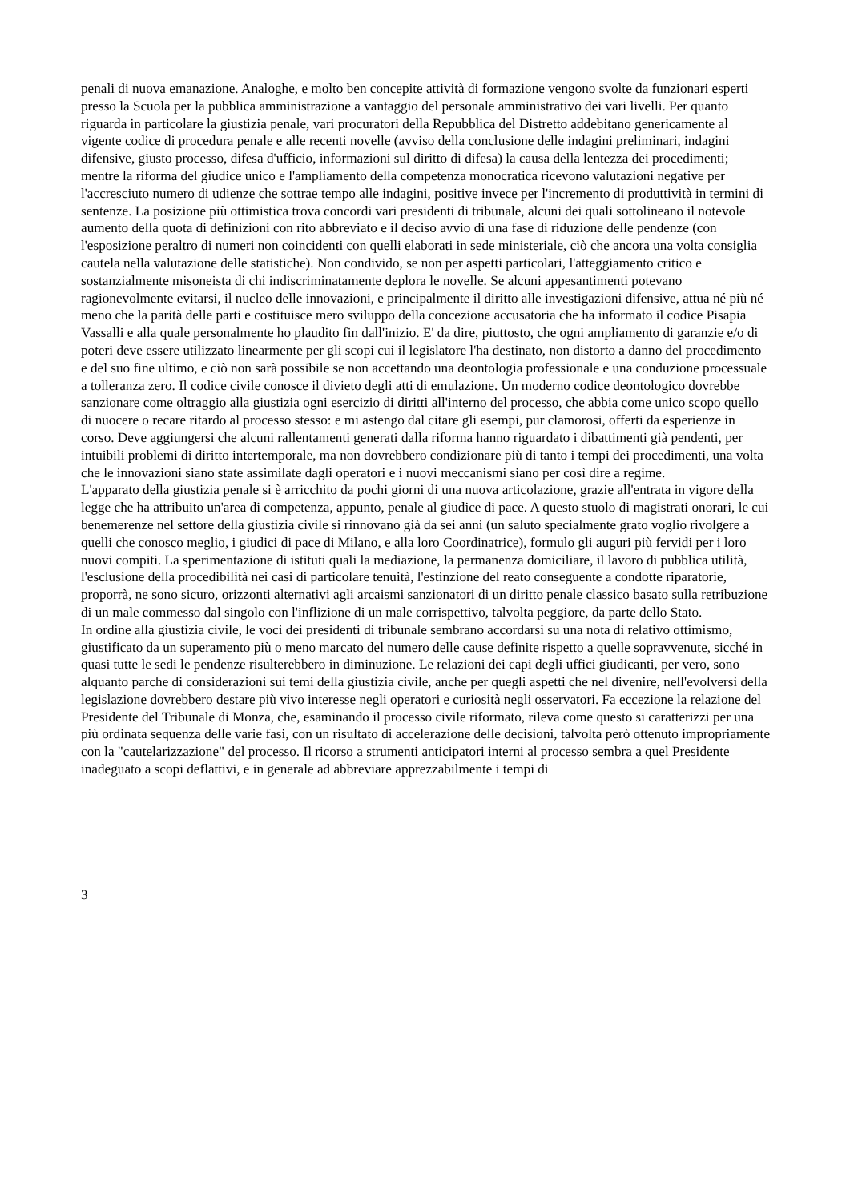penali di nuova emanazione. Analoghe, e molto ben concepite attività di formazione vengono svolte da funzionari esperti presso la Scuola per la pubblica amministrazione a vantaggio del personale amministrativo dei vari livelli. Per quanto riguarda in particolare la giustizia penale, vari procuratori della Repubblica del Distretto addebitano genericamente al vigente codice di procedura penale e alle recenti novelle (avviso della conclusione delle indagini preliminari, indagini difensive, giusto processo, difesa d'ufficio, informazioni sul diritto di difesa) la causa della lentezza dei procedimenti; mentre la riforma del giudice unico e l'ampliamento della competenza monocratica ricevono valutazioni negative per l'accresciuto numero di udienze che sottrae tempo alle indagini, positive invece per l'incremento di produttività in termini di sentenze. La posizione più ottimistica trova concordi vari presidenti di tribunale, alcuni dei quali sottolineano il notevole aumento della quota di definizioni con rito abbreviato e il deciso avvio di una fase di riduzione delle pendenze (con l'esposizione peraltro di numeri non coincidenti con quelli elaborati in sede ministeriale, ciò che ancora una volta consiglia cautela nella valutazione delle statistiche). Non condivido, se non per aspetti particolari, l'atteggiamento critico e sostanzialmente misoneista di chi indiscriminatamente deplora le novelle. Se alcuni appesantimenti potevano ragionevolmente evitarsi, il nucleo delle innovazioni, e principalmente il diritto alle investigazioni difensive, attua né più né meno che la parità delle parti e costituisce mero sviluppo della concezione accusatoria che ha informato il codice Pisapia Vassalli e alla quale personalmente ho plaudito fin dall'inizio. E' da dire, piuttosto, che ogni ampliamento di garanzie e/o di poteri deve essere utilizzato linearmente per gli scopi cui il legislatore l'ha destinato, non distorto a danno del procedimento e del suo fine ultimo, e ciò non sarà possibile se non accettando una deontologia professionale e una conduzione processuale a tolleranza zero. Il codice civile conosce il divieto degli atti di emulazione. Un moderno codice deontologico dovrebbe sanzionare come oltraggio alla giustizia ogni esercizio di diritti all'interno del processo, che abbia come unico scopo quello di nuocere o recare ritardo al processo stesso: e mi astengo dal citare gli esempi, pur clamorosi, offerti da esperienze in corso. Deve aggiungersi che alcuni rallentamenti generati dalla riforma hanno riguardato i dibattimenti già pendenti, per intuibili problemi di diritto intertemporale, ma non dovrebbero condizionare più di tanto i tempi dei procedimenti, una volta che le innovazioni siano state assimilate dagli operatori e i nuovi meccanismi siano per così dire a regime.
L'apparato della giustizia penale si è arricchito da pochi giorni di una nuova articolazione, grazie all'entrata in vigore della legge che ha attribuito un'area di competenza, appunto, penale al giudice di pace. A questo stuolo di magistrati onorari, le cui benemerenze nel settore della giustizia civile si rinnovano già da sei anni (un saluto specialmente grato voglio rivolgere a quelli che conosco meglio, i giudici di pace di Milano, e alla loro Coordinatrice), formulo gli auguri più fervidi per i loro nuovi compiti. La sperimentazione di istituti quali la mediazione, la permanenza domiciliare, il lavoro di pubblica utilità, l'esclusione della procedibilità nei casi di particolare tenuità, l'estinzione del reato conseguente a condotte riparatorie, proporrà, ne sono sicuro, orizzonti alternativi agli arcaismi sanzionatori di un diritto penale classico basato sulla retribuzione di un male commesso dal singolo con l'inflizione di un male corrispettivo, talvolta peggiore, da parte dello Stato.
In ordine alla giustizia civile, le voci dei presidenti di tribunale sembrano accordarsi su una nota di relativo ottimismo, giustificato da un superamento più o meno marcato del numero delle cause definite rispetto a quelle sopravvenute, sicché in quasi tutte le sedi le pendenze risulterebbero in diminuzione. Le relazioni dei capi degli uffici giudicanti, per vero, sono alquanto parche di considerazioni sui temi della giustizia civile, anche per quegli aspetti che nel divenire, nell'evolversi della legislazione dovrebbero destare più vivo interesse negli operatori e curiosità negli osservatori. Fa eccezione la relazione del Presidente del Tribunale di Monza, che, esaminando il processo civile riformato, rileva come questo si caratterizzi per una più ordinata sequenza delle varie fasi, con un risultato di accelerazione delle decisioni, talvolta però ottenuto impropriamente con la "cautelarizzazione" del processo. Il ricorso a strumenti anticipatori interni al processo sembra a quel Presidente inadeguato a scopi deflattivi, e in generale ad abbreviare apprezzabilmente i tempi di
3